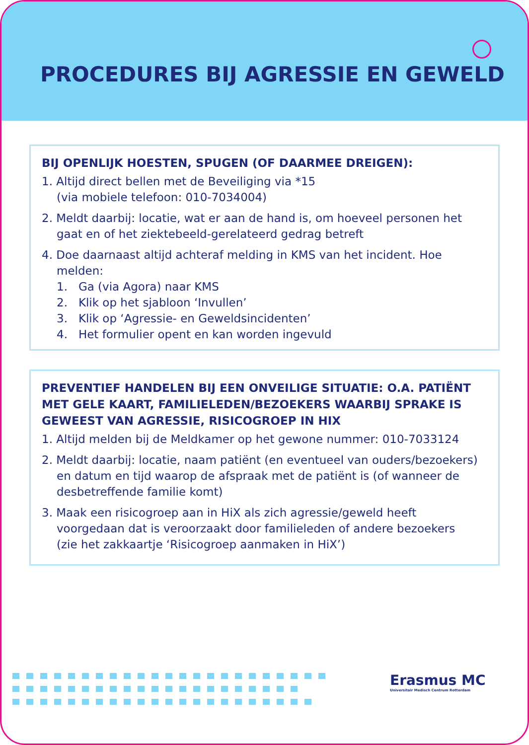PROCEDURES BIJ AGRESSIE EN GEWELD
BIJ OPENLIJK HOESTEN, SPUGEN (OF DAARMEE DREIGEN):
1. Altijd direct bellen met de Beveiliging via *15
(via mobiele telefoon: 010-7034004)
2. Meldt daarbij: locatie, wat er aan de hand is, om hoeveel personen het gaat en of het ziektebeeld-gerelateerd gedrag betreft
4. Doe daarnaast altijd achteraf melding in KMS van het incident. Hoe melden:
1. Ga (via Agora) naar KMS
2. Klik op het sjabloon ‘Invullen’
3. Klik op ‘Agressie- en Geweldsincidenten’
4. Het formulier opent en kan worden ingevuld
PREVENTIEF HANDELEN BIJ EEN ONVEILIGE SITUATIE: O.A. PATIËNT MET GELE KAART, FAMILIELEDEN/BEZOEKERS WAARBIJ SPRAKE IS GEWEEST VAN AGRESSIE, RISICOGROEP IN HIX
1. Altijd melden bij de Meldkamer op het gewone nummer: 010-7033124
2. Meldt daarbij: locatie, naam patiënt (en eventueel van ouders/bezoekers) en datum en tijd waarop de afspraak met de patiënt is (of wanneer de desbetreffende familie komt)
3. Maak een risicogroep aan in HiX als zich agressie/geweld heeft voorgedaan dat is veroorzaakt door familieleden of andere bezoekers
(zie het zakkaartje ‘Risicogroep aanmaken in HiX’)
Erasmus MC
Universitair Medisch Centrum Rotterdam